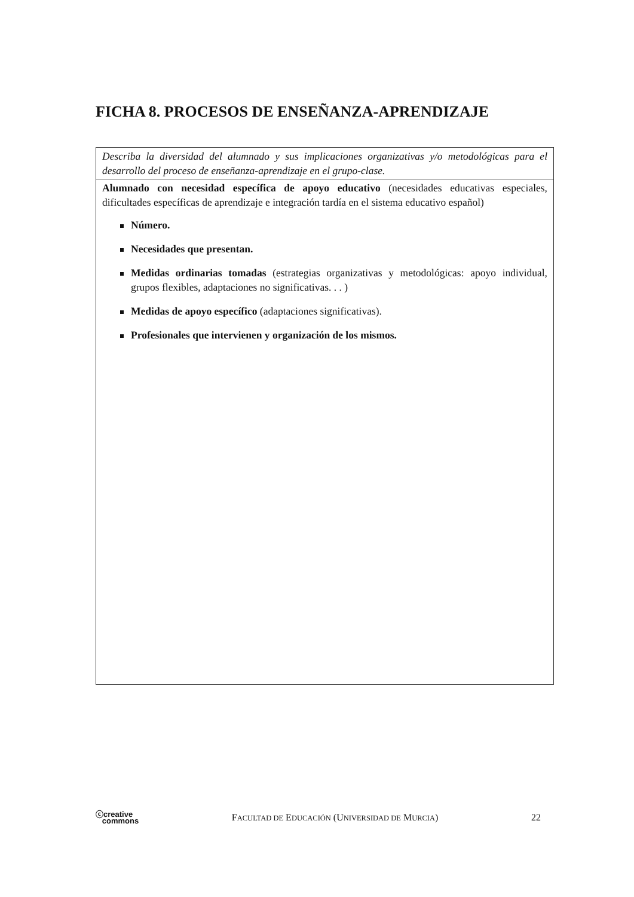FICHA 8. PROCESOS DE ENSEÑANZA-APRENDIZAJE
| Describa la diversidad del alumnado y sus implicaciones organizativas y/o metodológicas para el desarrollo del proceso de enseñanza-aprendizaje en el grupo-clase. |
| Alumnado con necesidad específica de apoyo educativo (necesidades educativas especiales, dificultades específicas de aprendizaje e integración tardía en el sistema educativo español) Número. Necesidades que presentan. Medidas ordinarias tomadas (estrategias organizativas y metodológicas: apoyo individual, grupos flexibles, adaptaciones no significativas. . . ) Medidas de apoyo específico (adaptaciones significativas). Profesionales que intervienen y organización de los mismos. |
ⓒcreative
commons
FACULTAD DE EDUCACIÓN (UNIVERSIDAD DE MURCIA)
22